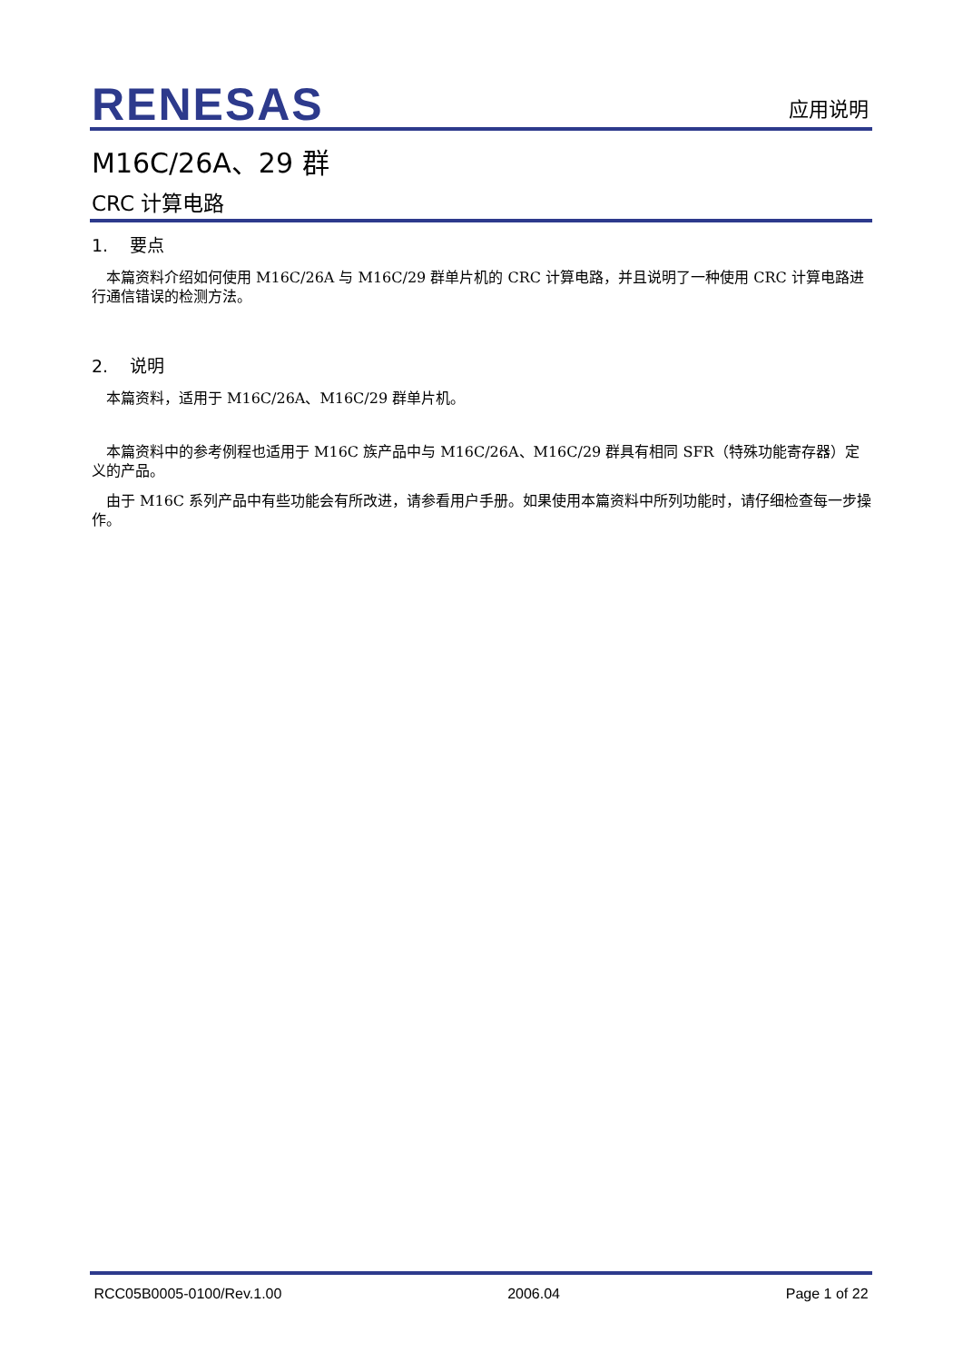RENESAS
应用说明
M16C/26A、29 群
CRC 计算电路
1. 要点
本篇资料介绍如何使用 M16C/26A 与 M16C/29 群单片机的 CRC 计算电路，并且说明了一种使用 CRC 计算电路进行通信错误的检测方法。
2. 说明
本篇资料，适用于 M16C/26A、M16C/29 群单片机。
本篇资料中的参考例程也适用于 M16C 族产品中与 M16C/26A、M16C/29 群具有相同 SFR（特殊功能寄存器）定义的产品。
由于 M16C 系列产品中有些功能会有所改进，请参看用户手册。如果使用本篇资料中所列功能时，请仔细检查每一步操作。
RCC05B0005-0100/Rev.1.00 2006.04 Page 1 of 22